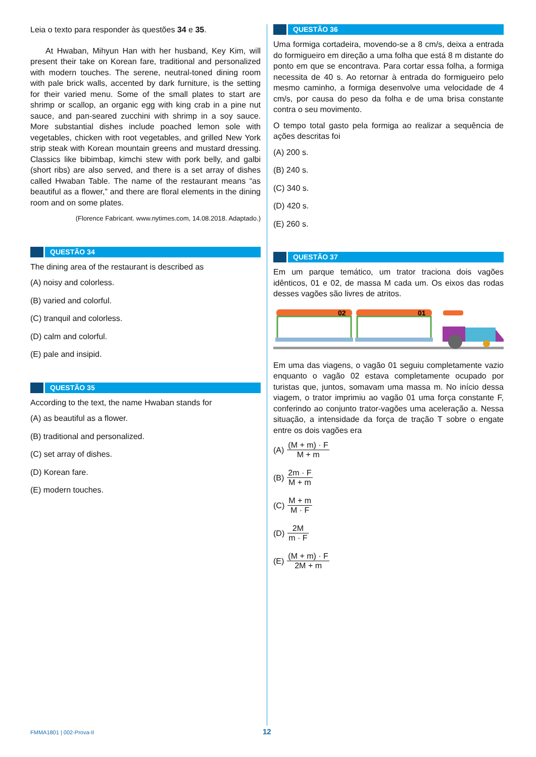Leia o texto para responder às questões 34 e 35.
At Hwaban, Mihyun Han with her husband, Key Kim, will present their take on Korean fare, traditional and personalized with modern touches. The serene, neutral-toned dining room with pale brick walls, accented by dark furniture, is the setting for their varied menu. Some of the small plates to start are shrimp or scallop, an organic egg with king crab in a pine nut sauce, and pan-seared zucchini with shrimp in a soy sauce. More substantial dishes include poached lemon sole with vegetables, chicken with root vegetables, and grilled New York strip steak with Korean mountain greens and mustard dressing. Classics like bibimbap, kimchi stew with pork belly, and galbi (short ribs) are also served, and there is a set array of dishes called Hwaban Table. The name of the restaurant means “as beautiful as a flower,” and there are floral elements in the dining room and on some plates.
(Florence Fabricant. www.nytimes.com, 14.08.2018. Adaptado.)
QUESTÃO 34
The dining area of the restaurant is described as
(A) noisy and colorless.
(B) varied and colorful.
(C) tranquil and colorless.
(D) calm and colorful.
(E) pale and insipid.
QUESTÃO 35
According to the text, the name Hwaban stands for
(A) as beautiful as a flower.
(B) traditional and personalized.
(C) set array of dishes.
(D) Korean fare.
(E) modern touches.
QUESTÃO 36
Uma formiga cortadeira, movendo-se a 8 cm/s, deixa a entrada do formigueiro em direção a uma folha que está 8 m distante do ponto em que se encontrava. Para cortar essa folha, a formiga necessita de 40 s. Ao retornar à entrada do formigueiro pelo mesmo caminho, a formiga desenvolve uma velocidade de 4 cm/s, por causa do peso da folha e de uma brisa constante contra o seu movimento.
O tempo total gasto pela formiga ao realizar a sequência de ações descritas foi
(A) 200 s.
(B) 240 s.
(C) 340 s.
(D) 420 s.
(E) 260 s.
QUESTÃO 37
Em um parque temático, um trator traciona dois vagões idênticos, 01 e 02, de massa M cada um. Os eixos das rodas desses vagões são livres de atritos.
02
01
Em uma das viagens, o vagão 01 seguiu completamente vazio enquanto o vagão 02 estava completamente ocupado por turistas que, juntos, somavam uma massa m. No início dessa viagem, o trator imprimiu ao vagão 01 uma força constante F, conferindo ao conjunto trator-vagões uma aceleração a. Nessa situação, a intensidade da força de tração T sobre o engate entre os dois vagões era
(A) (M + m) · F M + m
(B) 2m · F M + m
(C) M + m M · F
(D) 2M m · F
(E) (M + m) · F 2M + m
FMMA1801 | 002-Prova-II 12